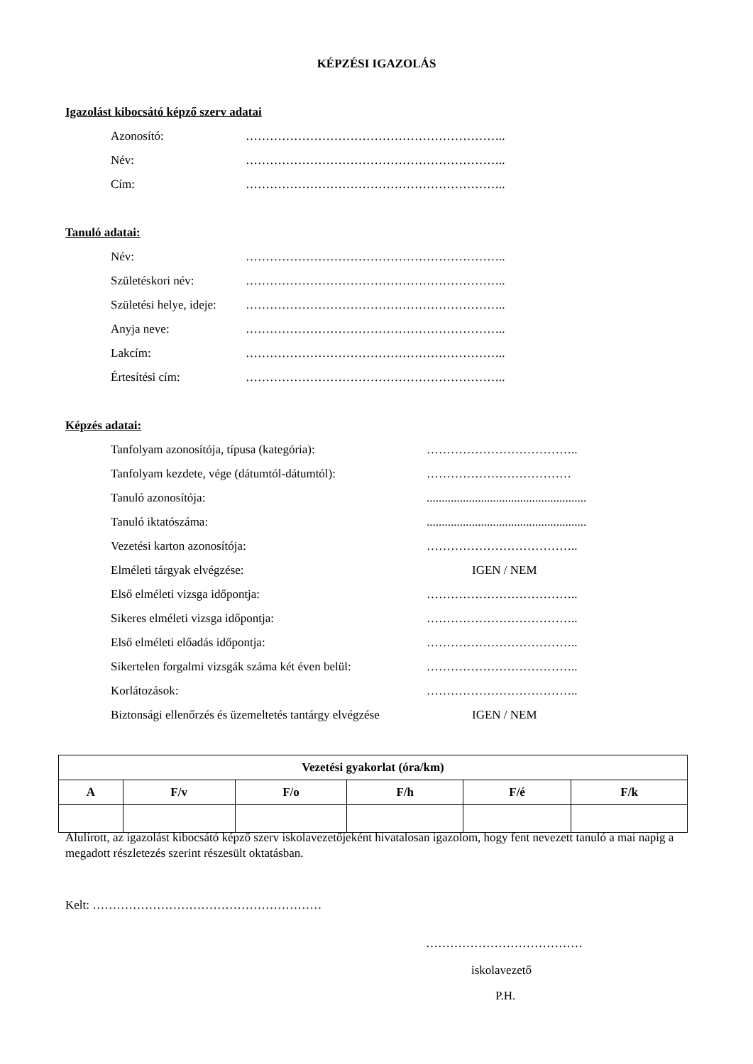KÉPZÉSI IGAZOLÁS
Igazolást kibocsátó képző szerv adatai
Azonosító: ………………………………………………………..
Név: ………………………………………………………..
Cím: ………………………………………………………..
Tanuló adatai:
Név: ………………………………………………………..
Születéskori név: ………………………………………………………..
Születési helye, ideje: ………………………………………………………..
Anyja neve: ………………………………………………………..
Lakcím: ………………………………………………………..
Értesítési cím: ………………………………………………………..
Képzés adatai:
Tanfolyam azonosítója, típusa (kategória): ………………………………..
Tanfolyam kezdete, vége (dátumtól-dátumtól): ………………………………
Tanuló azonosítója:.....................................................
Tanuló iktatószáma:.....................................................
Vezetési karton azonosítója: ………………………………..
Elméleti tárgyak elvégzése: IGEN / NEM
Első elméleti vizsga időpontja: ………………………………..
Sikeres elméleti vizsga időpontja: ………………………………..
Első elméleti előadás időpontja: ………………………………..
Sikertelen forgalmi vizsgák száma két éven belül: ………………………………..
Korlátozások: ………………………………..
Biztonsági ellenőrzés és üzemeltetés tantárgy elvégzése IGEN / NEM
| Vezetési gyakorlat (óra/km) | | | | | |
| --- | --- | --- | --- | --- | --- |
| A | F/v | F/o | F/h | F/é | F/k |
Alulírott, az igazolást kibocsátó képző szerv iskolavezetőjeként hivatalosan igazolom, hogy fent nevezett tanuló a mai napig a megadott részletezés szerint részesült oktatásban.
Kelt: …………………………………………………
…………………………………
iskolavezető
P.H.